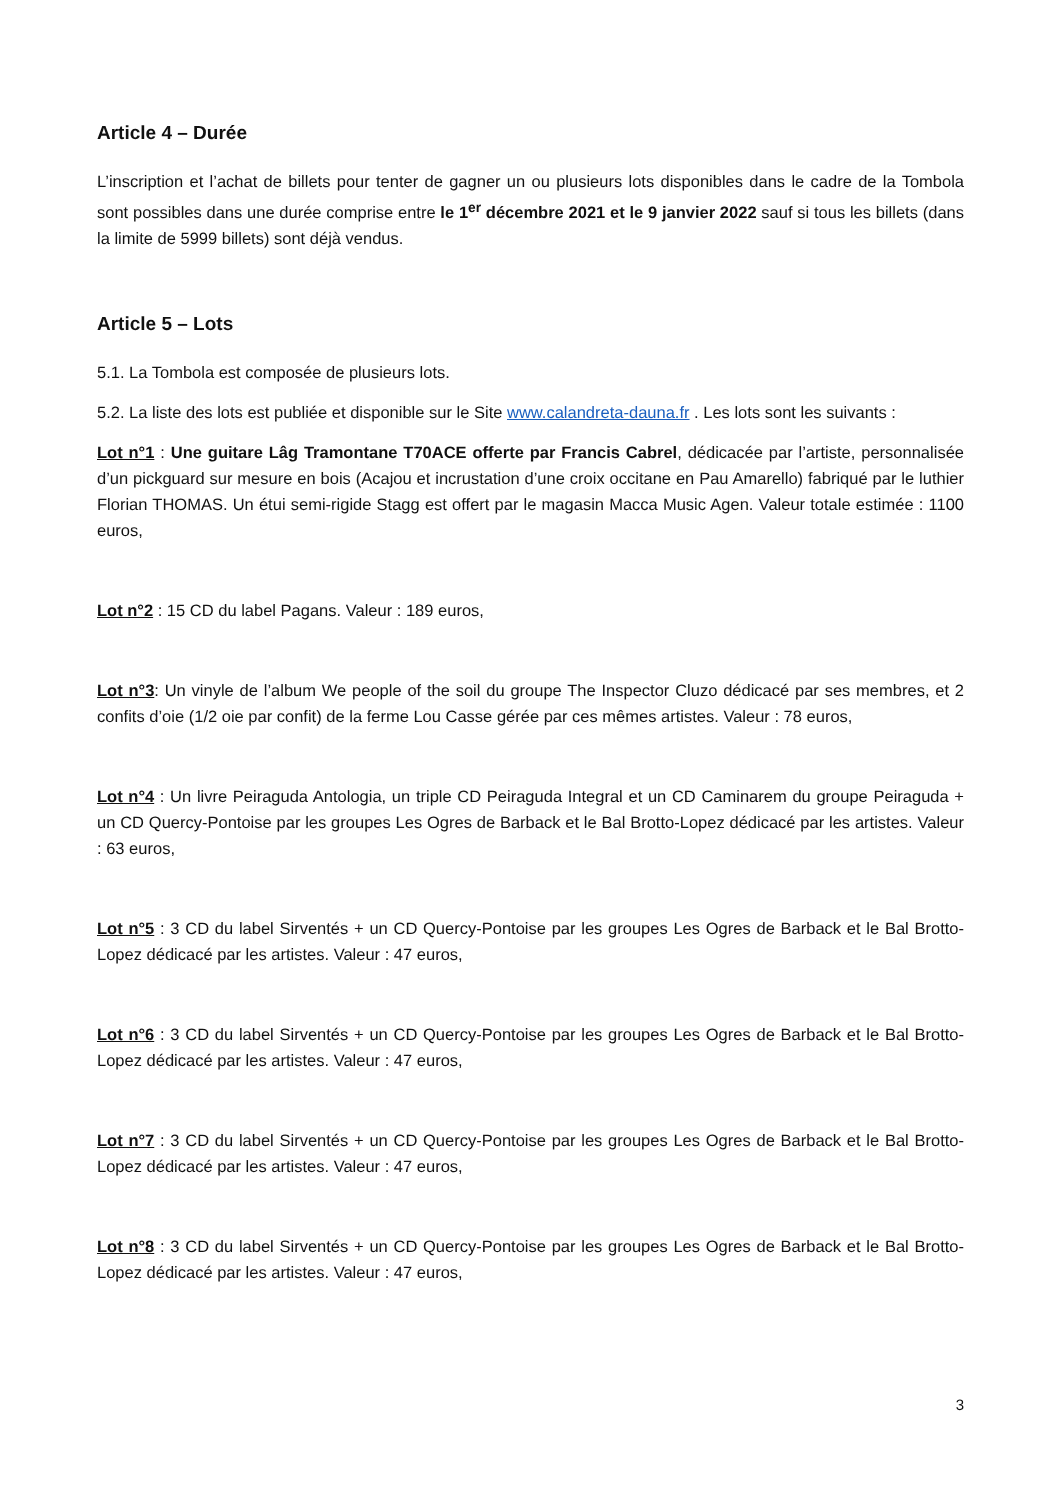Article 4 – Durée
L’inscription et l’achat de billets pour tenter de gagner un ou plusieurs lots disponibles dans le cadre de la Tombola sont possibles dans une durée comprise entre le 1<sup>er</sup> décembre 2021 et le 9 janvier 2022 sauf si tous les billets (dans la limite de 5999 billets) sont déjà vendus.
Article 5 – Lots
5.1. La Tombola est composée de plusieurs lots.
5.2. La liste des lots est publiée et disponible sur le Site www.calandreta-dauna.fr . Les lots sont les suivants :
Lot n°1 : Une guitare Lâg Tramontane T70ACE offerte par Francis Cabrel, dédicacée par l’artiste, personnalisée d’un pickguard sur mesure en bois (Acajou et incrustation d’une croix occitane en Pau Amarello) fabriqué par le luthier Florian THOMAS. Un étui semi-rigide Stagg est offert par le magasin Macca Music Agen. Valeur totale estimée : 1100 euros,
Lot n°2 : 15 CD du label Pagans. Valeur : 189 euros,
Lot n°3: Un vinyle de l’album We people of the soil du groupe The Inspector Cluzo dédicacé par ses membres, et 2 confits d’oie (1/2 oie par confit) de la ferme Lou Casse gérée par ces mêmes artistes. Valeur : 78 euros,
Lot n°4 : Un livre Peiraguda Antologia, un triple CD Peiraguda Integral et un CD Caminarem du groupe Peiraguda + un CD Quercy-Pontoise par les groupes Les Ogres de Barback et le Bal Brotto-Lopez dédicacé par les artistes. Valeur : 63 euros,
Lot n°5 : 3 CD du label Sirventés + un CD Quercy-Pontoise par les groupes Les Ogres de Barback et le Bal Brotto-Lopez dédicacé par les artistes. Valeur : 47 euros,
Lot n°6 : 3 CD du label Sirventés + un CD Quercy-Pontoise par les groupes Les Ogres de Barback et le Bal Brotto-Lopez dédicacé par les artistes. Valeur : 47 euros,
Lot n°7 : 3 CD du label Sirventés + un CD Quercy-Pontoise par les groupes Les Ogres de Barback et le Bal Brotto-Lopez dédicacé par les artistes. Valeur : 47 euros,
Lot n°8 : 3 CD du label Sirventés + un CD Quercy-Pontoise par les groupes Les Ogres de Barback et le Bal Brotto-Lopez dédicacé par les artistes. Valeur : 47 euros,
3